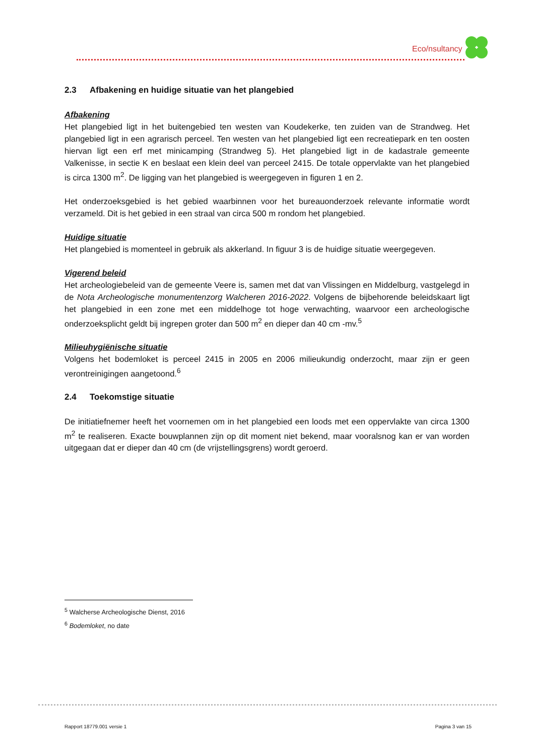Eco/nsultancy
2.3 Afbakening en huidige situatie van het plangebied
Afbakening
Het plangebied ligt in het buitengebied ten westen van Koudekerke, ten zuiden van de Strandweg. Het plangebied ligt in een agrarisch perceel. Ten westen van het plangebied ligt een recreatiepark en ten oosten hiervan ligt een erf met minicamping (Strandweg 5). Het plangebied ligt in de kadastrale gemeente Valkenisse, in sectie K en beslaat een klein deel van perceel 2415. De totale oppervlakte van het plangebied is circa 1300 m<sup>2</sup>. De ligging van het plangebied is weergegeven in figuren 1 en 2.
Het onderzoeksgebied is het gebied waarbinnen voor het bureauonderzoek relevante informatie wordt verzameld. Dit is het gebied in een straal van circa 500 m rondom het plangebied.
Huidige situatie
Het plangebied is momenteel in gebruik als akkerland. In figuur 3 is de huidige situatie weergegeven.
Vigerend beleid
Het archeologiebeleid van de gemeente Veere is, samen met dat van Vlissingen en Middelburg, vastgelegd in de Nota Archeologische monumentenzorg Walcheren 2016-2022. Volgens de bijbehorende beleidskaart ligt het plangebied in een zone met een middelhoge tot hoge verwachting, waarvoor een archeologische onderzoeksplicht geldt bij ingrepen groter dan 500 m<sup>2</sup> en dieper dan 40 cm -mv.<sup>5</sup>
Milieuhygiënische situatie
Volgens het bodemloket is perceel 2415 in 2005 en 2006 milieukundig onderzocht, maar zijn er geen verontreinigingen aangetoond.<sup>6</sup>
2.4 Toekomstige situatie
De initiatiefnemer heeft het voornemen om in het plangebied een loods met een oppervlakte van circa 1300 m<sup>2</sup> te realiseren. Exacte bouwplannen zijn op dit moment niet bekend, maar vooralsnog kan er van worden uitgegaan dat er dieper dan 40 cm (de vrijstellingsgrens) wordt geroerd.
<sup>5</sup> Walcherse Archeologische Dienst, 2016
<sup>6</sup> Bodemloket, no date
Rapport 18779.001 versie 1 Pagina 3 van 15